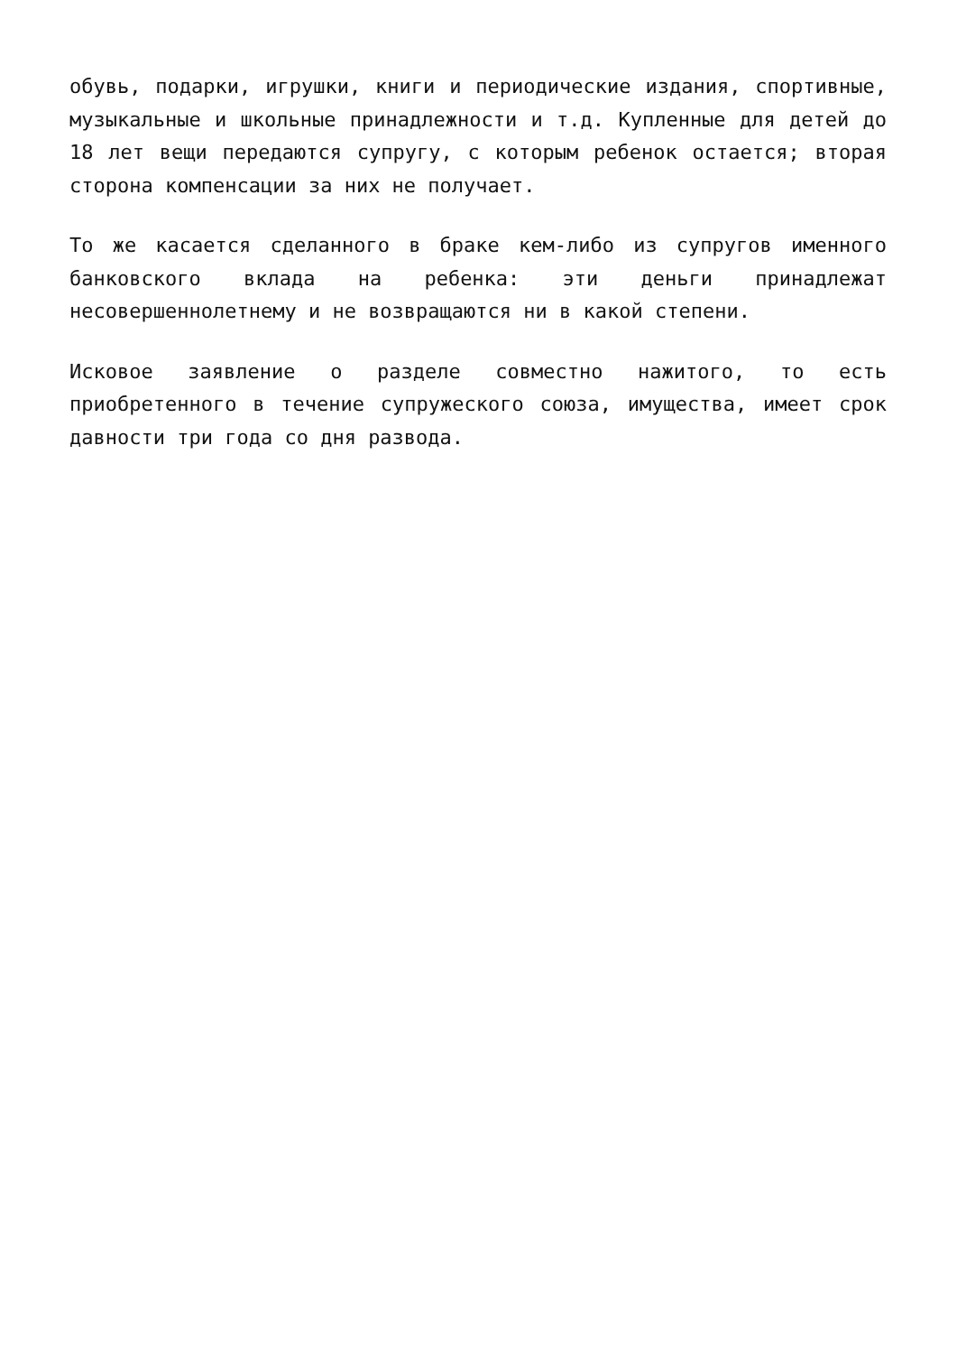обувь, подарки, игрушки, книги и периодические издания, спортивные, музыкальные и школьные принадлежности и т.д. Купленные для детей до 18 лет вещи передаются супругу, с которым ребенок остается; вторая сторона компенсации за них не получает.
То же касается сделанного в браке кем-либо из супругов именного банковского вклада на ребенка: эти деньги принадлежат несовершеннолетнему и не возвращаются ни в какой степени.
Исковое заявление о разделе совместно нажитого, то есть приобретенного в течение супружеского союза, имущества, имеет срок давности три года со дня развода.